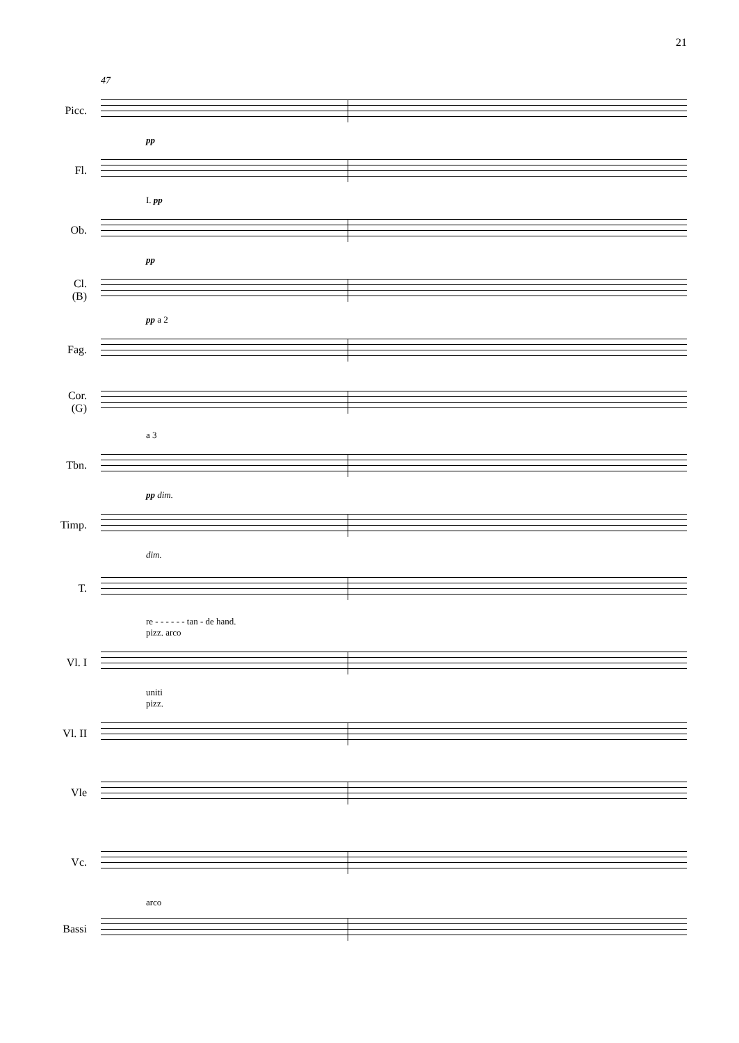21
47
Picc.
pp
Fl.
I. pp
Ob.
pp
Cl.
(B)
pp a 2
Fag.
Cor.
(G)
a 3
Tbn.
pp dim.
Timp.
dim.
T.
re - - - - - - tan - de hand.
pizz. arco
Vl. I
uniti
pizz.
Vl. II
Vle
Vc.
arco
Bassi